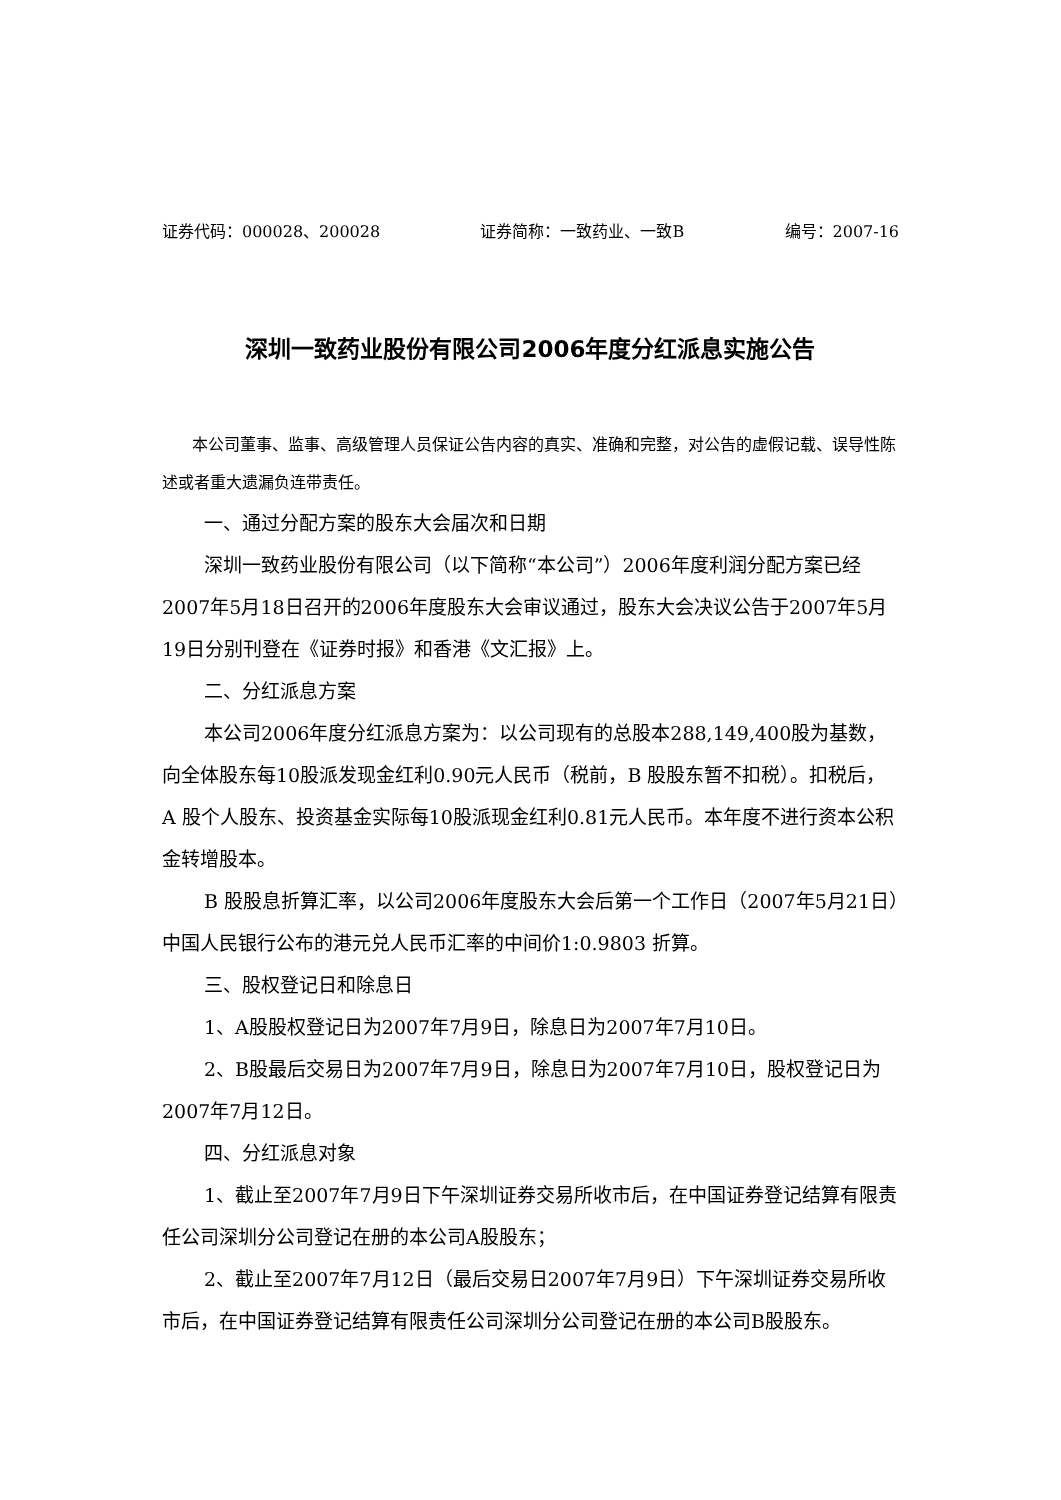证券代码：000028、200028 证券简称：一致药业、一致B 编号：2007-16
深圳一致药业股份有限公司2006年度分红派息实施公告
本公司董事、监事、高级管理人员保证公告内容的真实、准确和完整，对公告的虚假记载、误导性陈述或者重大遗漏负连带责任。
一、通过分配方案的股东大会届次和日期
深圳一致药业股份有限公司（以下简称“本公司”）2006年度利润分配方案已经2007年5月18日召开的2006年度股东大会审议通过，股东大会决议公告于2007年5月19日分别刊登在《证券时报》和香港《文汇报》上。
二、分红派息方案
本公司2006年度分红派息方案为：以公司现有的总股本288,149,400股为基数，向全体股东每10股派发现金红利0.90元人民币（税前，B 股股东暂不扣税）。扣税后，A 股个人股东、投资基金实际每10股派现金红利0.81元人民币。本年度不进行资本公积金转增股本。
B 股股息折算汇率，以公司2006年度股东大会后第一个工作日（2007年5月21日）中国人民银行公布的港元兑人民币汇率的中间价1:0.9803 折算。
三、股权登记日和除息日
1、A股股权登记日为2007年7月9日，除息日为2007年7月10日。
2、B股最后交易日为2007年7月9日，除息日为2007年7月10日，股权登记日为2007年7月12日。
四、分红派息对象
1、截止至2007年7月9日下午深圳证券交易所收市后，在中国证券登记结算有限责任公司深圳分公司登记在册的本公司A股股东；
2、截止至2007年7月12日（最后交易日2007年7月9日）下午深圳证券交易所收市后，在中国证券登记结算有限责任公司深圳分公司登记在册的本公司B股股东。